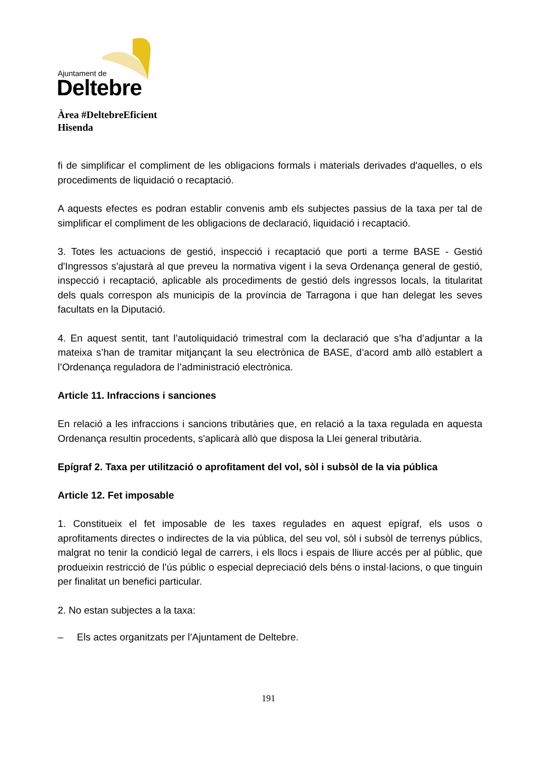Ajuntament de
Deltebre
Àrea #DeltebreEficient
Hisenda
fi de simplificar el compliment de les obligacions formals i materials derivades d'aquelles, o els procediments de liquidació o recaptació.
A aquests efectes es podran establir convenis amb els subjectes passius de la taxa per tal de simplificar el compliment de les obligacions de declaració, liquidació i recaptació.
3. Totes les actuacions de gestió, inspecció i recaptació que porti a terme BASE - Gestió d'Ingressos s'ajustarà al que preveu la normativa vigent i la seva Ordenança general de gestió, inspecció i recaptació, aplicable als procediments de gestió dels ingressos locals, la titularitat dels quals correspon als municipis de la província de Tarragona i que han delegat les seves facultats en la Diputació.
4. En aquest sentit, tant l’autoliquidació trimestral com la declaració que s’ha d’adjuntar a la mateixa s’han de tramitar mitjançant la seu electrònica de BASE, d’acord amb allò establert a l’Ordenança reguladora de l’administració electrònica.
Article 11. Infraccions i sanciones
En relació a les infraccions i sancions tributàries que, en relació a la taxa regulada en aquesta Ordenança resultin procedents, s'aplicarà allò que disposa la Llei general tributària.
Epígraf 2. Taxa per utilització o aprofitament del vol, sòl i subsòl de la via pública
Article 12. Fet imposable
1. Constitueix el fet imposable de les taxes regulades en aquest epígraf, els usos o aprofitaments directes o indirectes de la via pública, del seu vol, sòl i subsòl de terrenys públics, malgrat no tenir la condició legal de carrers, i els llocs i espais de lliure accés per al públic, que produeixin restricció de l’ús públic o especial depreciació dels béns o instal·lacions, o que tinguin per finalitat un benefici particular.
2. No estan subjectes a la taxa:
– Els actes organitzats per l’Ajuntament de Deltebre.
191